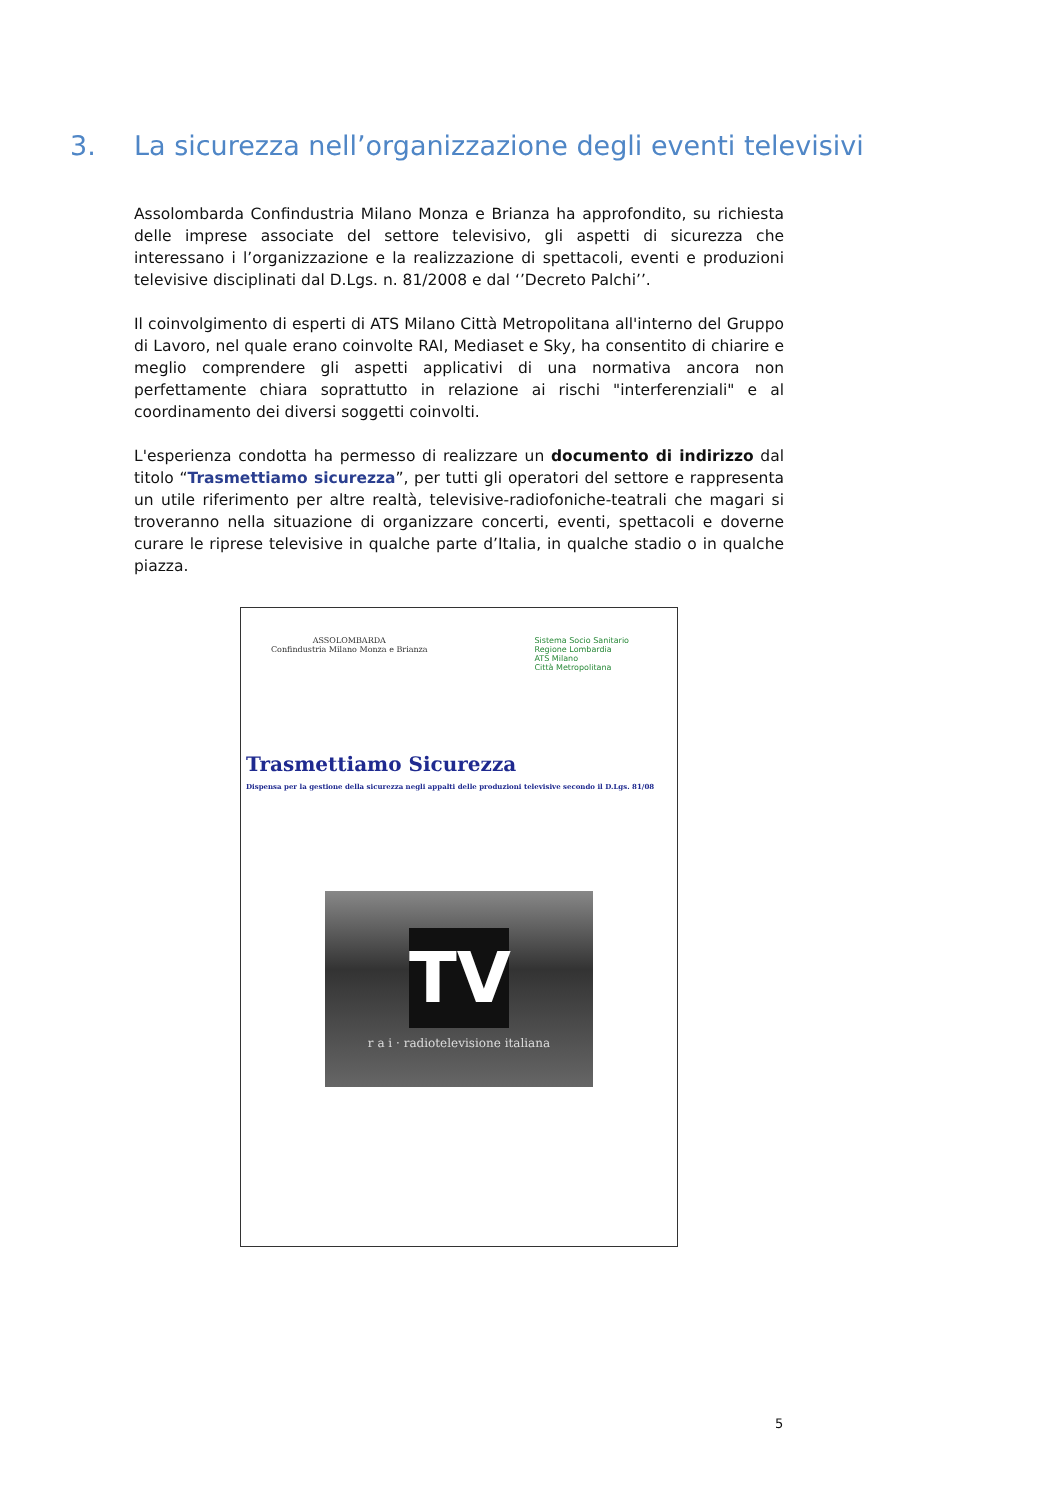3. La sicurezza nell’organizzazione degli eventi televisivi
Assolombarda Confindustria Milano Monza e Brianza ha approfondito, su richiesta delle imprese associate del settore televisivo, gli aspetti di sicurezza che interessano i l’organizzazione e la realizzazione di spettacoli, eventi e produzioni televisive disciplinati dal D.Lgs. n. 81/2008 e dal ‘’Decreto Palchi’’.
Il coinvolgimento di esperti di ATS Milano Città Metropolitana all'interno del Gruppo di Lavoro, nel quale erano coinvolte RAI, Mediaset e Sky, ha consentito di chiarire e meglio comprendere gli aspetti applicativi di una normativa ancora non perfettamente chiara soprattutto in relazione ai rischi "interferenziali" e al coordinamento dei diversi soggetti coinvolti.
L'esperienza condotta ha permesso di realizzare un documento di indirizzo dal titolo “Trasmettiamo sicurezza”, per tutti gli operatori del settore e rappresenta un utile riferimento per altre realtà, televisive-radiofoniche-teatrali che magari si troveranno nella situazione di organizzare concerti, eventi, spettacoli e doverne curare le riprese televisive in qualche parte d’Italia, in qualche stadio o in qualche piazza.
ASSOLOMBARDA
Confindustria Milano Monza e Brianza
Sistema Socio Sanitario
Regione Lombardia
ATS Milano
Città Metropolitana
Trasmettiamo Sicurezza
Dispensa per la gestione della sicurezza negli appalti delle produzioni televisive secondo il D.Lgs. 81/08
TV
r a i · radiotelevisione italiana
5